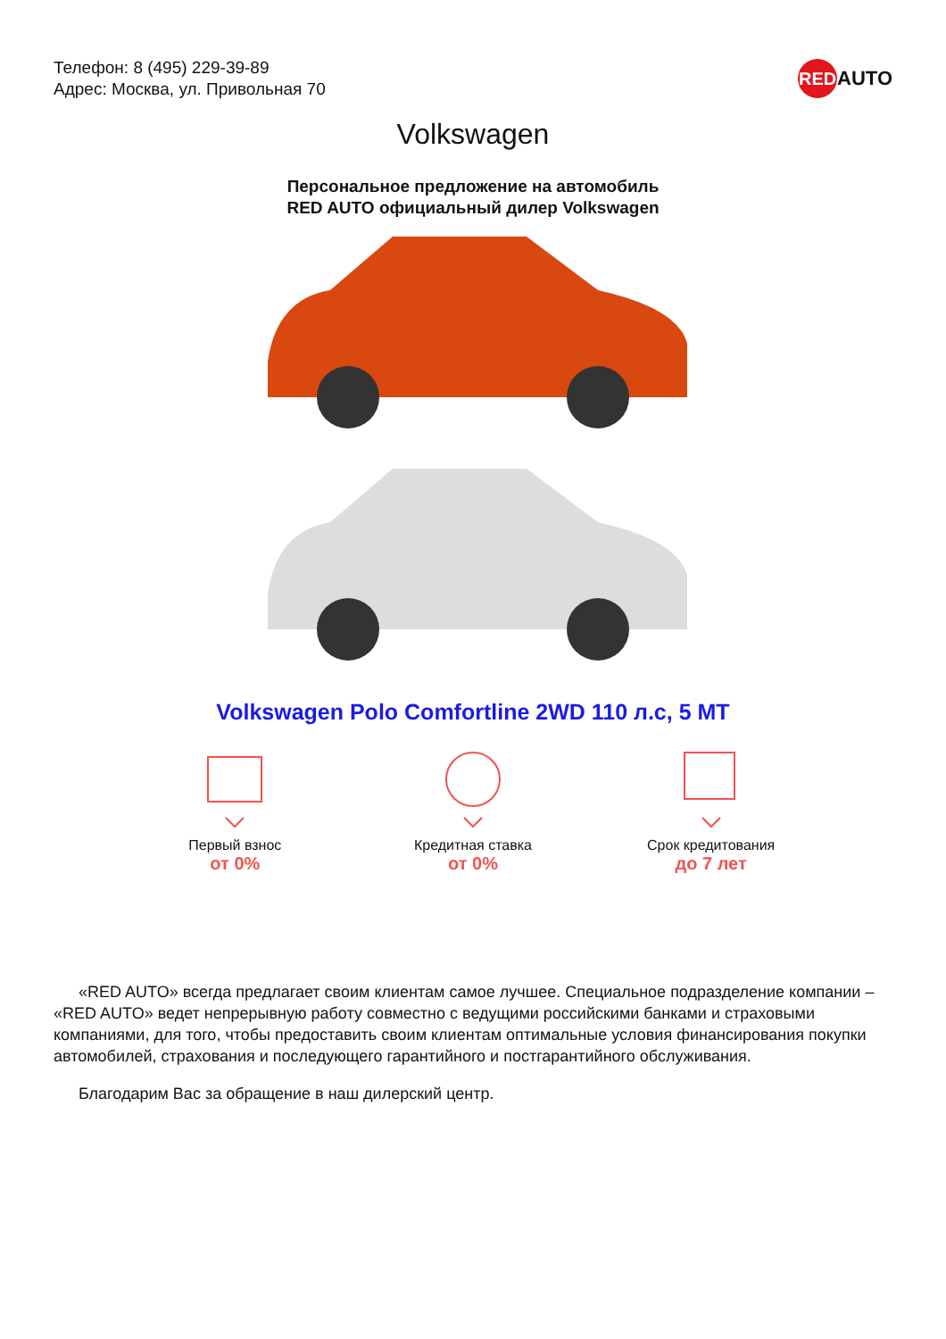Телефон: 8 (495) 229-39-89
Адрес: Москва, ул. Привольная 70
RED AUTO
Volkswagen
Персональное предложение на автомобиль
RED AUTO официальный дилер Volkswagen
Volkswagen Polo Comfortline 2WD 110 л.с, 5 MT
Первый взнос
от 0%
Кредитная ставка
от 0%
Срок кредитования
до 7 лет
«RED AUTO» всегда предлагает своим клиентам самое лучшее. Специальное подразделение компании – «RED AUTO» ведет непрерывную работу совместно с ведущими российскими банками и страховыми компаниями, для того, чтобы предоставить своим клиентам оптимальные условия финансирования покупки автомобилей, страхования и последующего гарантийного и постгарантийного обслуживания.
Благодарим Вас за обращение в наш дилерский центр.